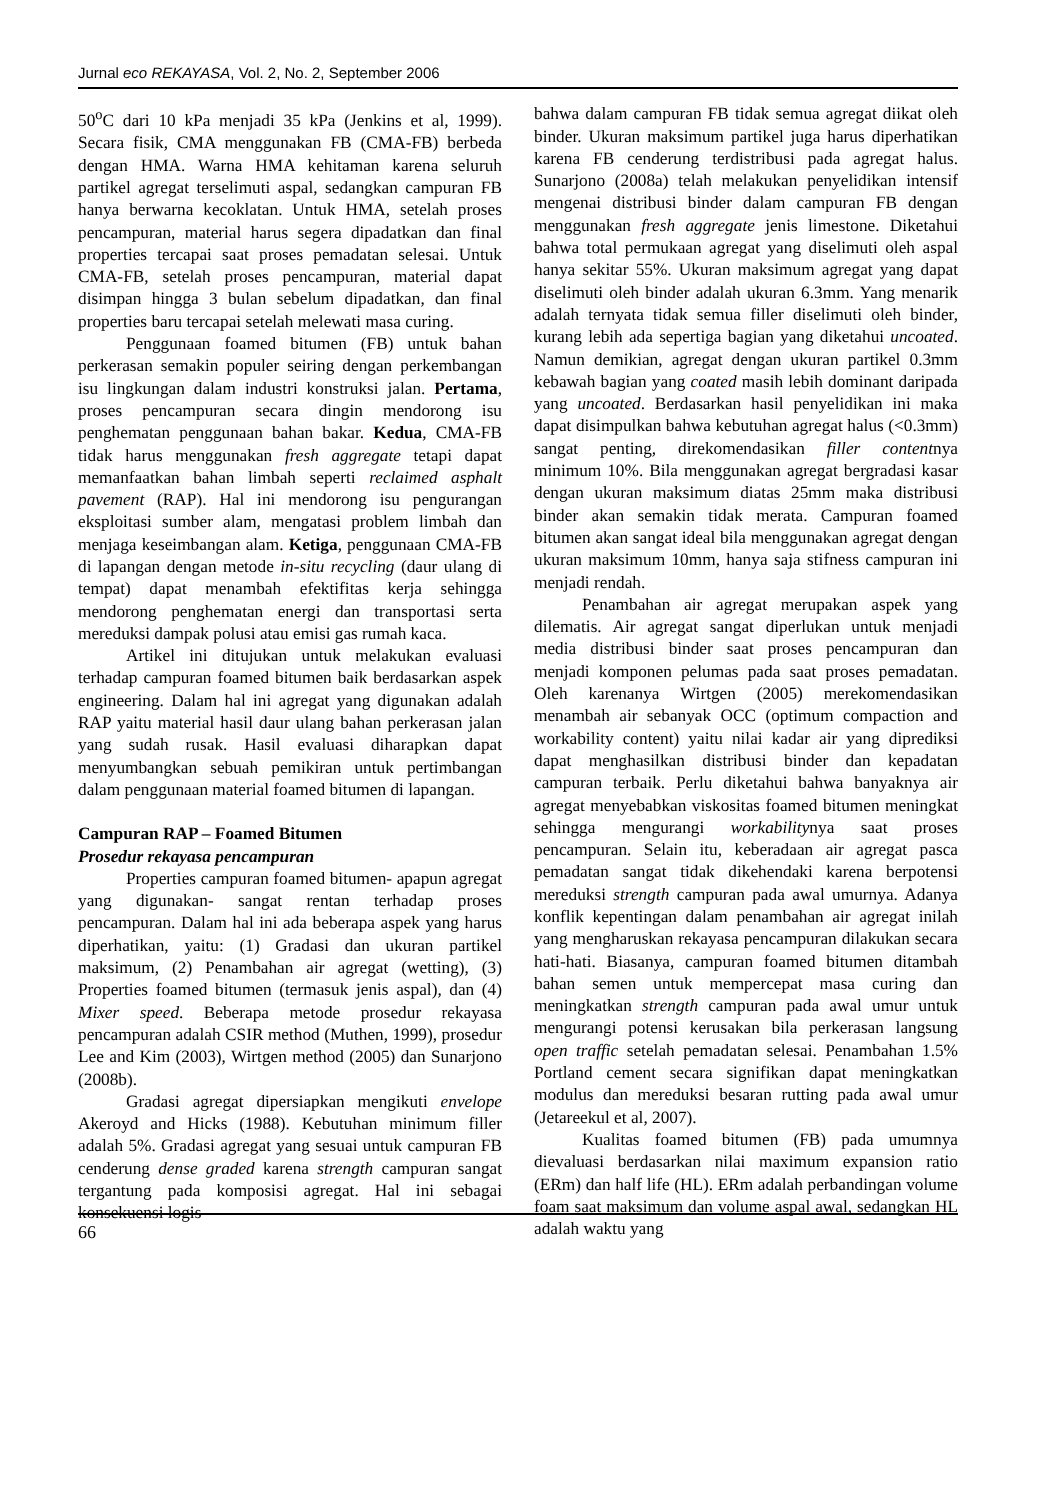Jurnal eco REKAYASA, Vol. 2, No. 2, September 2006
50<sup>o</sup>C dari 10 kPa menjadi 35 kPa (Jenkins et al, 1999). Secara fisik, CMA menggunakan FB (CMA-FB) berbeda dengan HMA. Warna HMA kehitaman karena seluruh partikel agregat terselimuti aspal, sedangkan campuran FB hanya berwarna kecoklatan. Untuk HMA, setelah proses pencampuran, material harus segera dipadatkan dan final properties tercapai saat proses pemadatan selesai. Untuk CMA-FB, setelah proses pencampuran, material dapat disimpan hingga 3 bulan sebelum dipadatkan, dan final properties baru tercapai setelah melewati masa curing.
Penggunaan foamed bitumen (FB) untuk bahan perkerasan semakin populer seiring dengan perkembangan isu lingkungan dalam industri konstruksi jalan. Pertama, proses pencampuran secara dingin mendorong isu penghematan penggunaan bahan bakar. Kedua, CMA-FB tidak harus menggunakan fresh aggregate tetapi dapat memanfaatkan bahan limbah seperti reclaimed asphalt pavement (RAP). Hal ini mendorong isu pengurangan eksploitasi sumber alam, mengatasi problem limbah dan menjaga keseimbangan alam. Ketiga, penggunaan CMA-FB di lapangan dengan metode in-situ recycling (daur ulang di tempat) dapat menambah efektifitas kerja sehingga mendorong penghematan energi dan transportasi serta mereduksi dampak polusi atau emisi gas rumah kaca.
Artikel ini ditujukan untuk melakukan evaluasi terhadap campuran foamed bitumen baik berdasarkan aspek engineering. Dalam hal ini agregat yang digunakan adalah RAP yaitu material hasil daur ulang bahan perkerasan jalan yang sudah rusak. Hasil evaluasi diharapkan dapat menyumbangkan sebuah pemikiran untuk pertimbangan dalam penggunaan material foamed bitumen di lapangan.
Campuran RAP – Foamed Bitumen
Prosedur rekayasa pencampuran
Properties campuran foamed bitumen- apapun agregat yang digunakan- sangat rentan terhadap proses pencampuran. Dalam hal ini ada beberapa aspek yang harus diperhatikan, yaitu: (1) Gradasi dan ukuran partikel maksimum, (2) Penambahan air agregat (wetting), (3) Properties foamed bitumen (termasuk jenis aspal), dan (4) Mixer speed. Beberapa metode prosedur rekayasa pencampuran adalah CSIR method (Muthen, 1999), prosedur Lee and Kim (2003), Wirtgen method (2005) dan Sunarjono (2008b).
Gradasi agregat dipersiapkan mengikuti envelope Akeroyd and Hicks (1988). Kebutuhan minimum filler adalah 5%. Gradasi agregat yang sesuai untuk campuran FB cenderung dense graded karena strength campuran sangat tergantung pada komposisi agregat. Hal ini sebagai konsekuensi logis
bahwa dalam campuran FB tidak semua agregat diikat oleh binder. Ukuran maksimum partikel juga harus diperhatikan karena FB cenderung terdistribusi pada agregat halus. Sunarjono (2008a) telah melakukan penyelidikan intensif mengenai distribusi binder dalam campuran FB dengan menggunakan fresh aggregate jenis limestone. Diketahui bahwa total permukaan agregat yang diselimuti oleh aspal hanya sekitar 55%. Ukuran maksimum agregat yang dapat diselimuti oleh binder adalah ukuran 6.3mm. Yang menarik adalah ternyata tidak semua filler diselimuti oleh binder, kurang lebih ada sepertiga bagian yang diketahui uncoated. Namun demikian, agregat dengan ukuran partikel 0.3mm kebawah bagian yang coated masih lebih dominant daripada yang uncoated. Berdasarkan hasil penyelidikan ini maka dapat disimpulkan bahwa kebutuhan agregat halus (<0.3mm) sangat penting, direkomendasikan filler contentnya minimum 10%. Bila menggunakan agregat bergradasi kasar dengan ukuran maksimum diatas 25mm maka distribusi binder akan semakin tidak merata. Campuran foamed bitumen akan sangat ideal bila menggunakan agregat dengan ukuran maksimum 10mm, hanya saja stifness campuran ini menjadi rendah.
Penambahan air agregat merupakan aspek yang dilematis. Air agregat sangat diperlukan untuk menjadi media distribusi binder saat proses pencampuran dan menjadi komponen pelumas pada saat proses pemadatan. Oleh karenanya Wirtgen (2005) merekomendasikan menambah air sebanyak OCC (optimum compaction and workability content) yaitu nilai kadar air yang diprediksi dapat menghasilkan distribusi binder dan kepadatan campuran terbaik. Perlu diketahui bahwa banyaknya air agregat menyebabkan viskositas foamed bitumen meningkat sehingga mengurangi workabilitynya saat proses pencampuran. Selain itu, keberadaan air agregat pasca pemadatan sangat tidak dikehendaki karena berpotensi mereduksi strength campuran pada awal umurnya. Adanya konflik kepentingan dalam penambahan air agregat inilah yang mengharuskan rekayasa pencampuran dilakukan secara hati-hati. Biasanya, campuran foamed bitumen ditambah bahan semen untuk mempercepat masa curing dan meningkatkan strength campuran pada awal umur untuk mengurangi potensi kerusakan bila perkerasan langsung open traffic setelah pemadatan selesai. Penambahan 1.5% Portland cement secara signifikan dapat meningkatkan modulus dan mereduksi besaran rutting pada awal umur (Jetareekul et al, 2007).
Kualitas foamed bitumen (FB) pada umumnya dievaluasi berdasarkan nilai maximum expansion ratio (ERm) dan half life (HL). ERm adalah perbandingan volume foam saat maksimum dan volume aspal awal, sedangkan HL adalah waktu yang
66